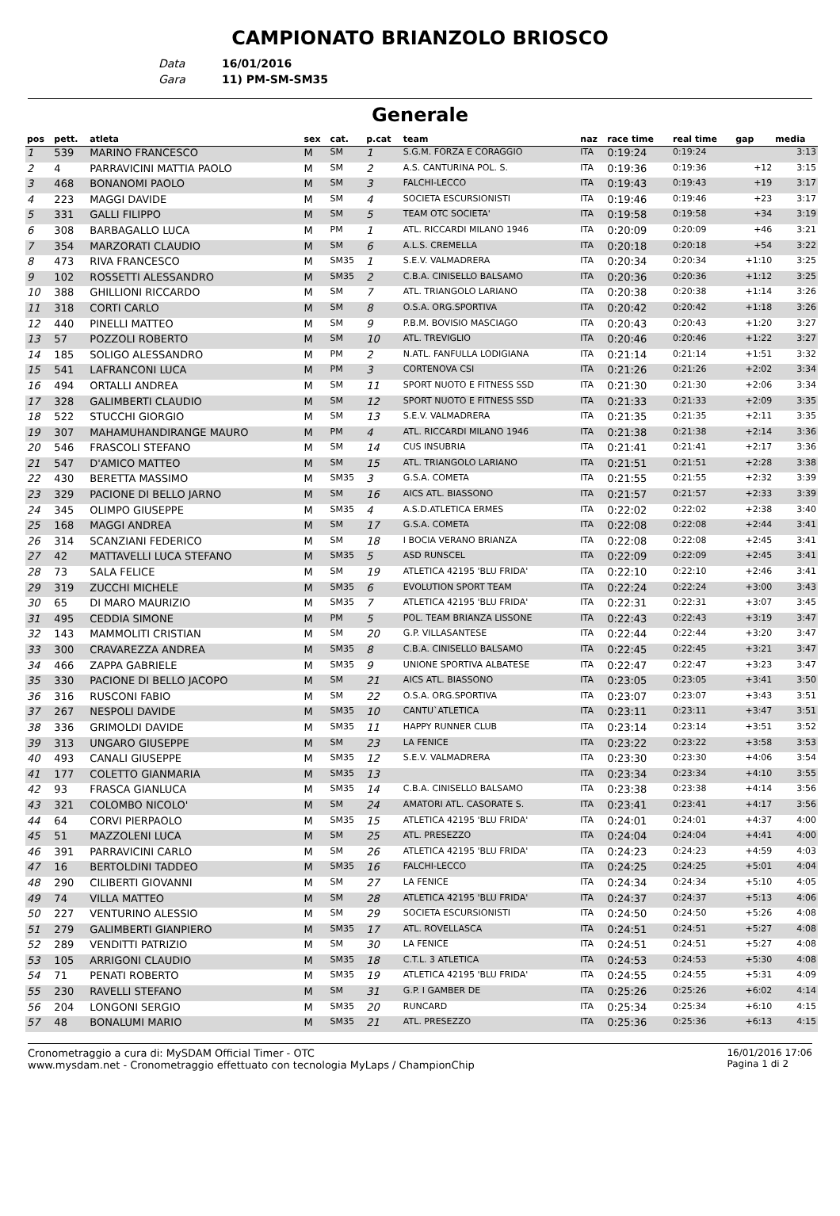CAMPIONATO BRIANZOLO BRIOSCO
Data 16/01/2016
Gara 11) PM-SM-SM35
Generale
| pos | pett. | atleta | sex | cat. | p.cat | team | naz | race time | real time | gap | media |
| --- | --- | --- | --- | --- | --- | --- | --- | --- | --- | --- | --- |
| 1 | 539 | MARINO FRANCESCO | M | SM | 1 | S.G.M. FORZA E CORAGGIO | ITA | 0:19:24 | 0:19:24 | | 3:13 |
| 2 | 4 | PARRAVICINI MATTIA PAOLO | M | SM | 2 | A.S. CANTURINA POL. S. | ITA | 0:19:36 | 0:19:36 | +12 | 3:15 |
| 3 | 468 | BONANOMI PAOLO | M | SM | 3 | FALCHI-LECCO | ITA | 0:19:43 | 0:19:43 | +19 | 3:17 |
| 4 | 223 | MAGGI DAVIDE | M | SM | 4 | SOCIETA ESCURSIONISTI | ITA | 0:19:46 | 0:19:46 | +23 | 3:17 |
| 5 | 331 | GALLI FILIPPO | M | SM | 5 | TEAM OTC SOCIETA' | ITA | 0:19:58 | 0:19:58 | +34 | 3:19 |
| 6 | 308 | BARBAGALLO LUCA | M | PM | 1 | ATL. RICCARDI MILANO 1946 | ITA | 0:20:09 | 0:20:09 | +46 | 3:21 |
| 7 | 354 | MARZORATI CLAUDIO | M | SM | 6 | A.L.S. CREMELLA | ITA | 0:20:18 | 0:20:18 | +54 | 3:22 |
| 8 | 473 | RIVA FRANCESCO | M | SM35 | 1 | S.E.V. VALMADRERA | ITA | 0:20:34 | 0:20:34 | +1:10 | 3:25 |
| 9 | 102 | ROSSETTI ALESSANDRO | M | SM35 | 2 | C.B.A. CINISELLO BALSAMO | ITA | 0:20:36 | 0:20:36 | +1:12 | 3:25 |
| 10 | 388 | GHILLIONI RICCARDO | M | SM | 7 | ATL. TRIANGOLO LARIANO | ITA | 0:20:38 | 0:20:38 | +1:14 | 3:26 |
| 11 | 318 | CORTI CARLO | M | SM | 8 | O.S.A. ORG.SPORTIVA | ITA | 0:20:42 | 0:20:42 | +1:18 | 3:26 |
| 12 | 440 | PINELLI MATTEO | M | SM | 9 | P.B.M. BOVISIO MASCIAGO | ITA | 0:20:43 | 0:20:43 | +1:20 | 3:27 |
| 13 | 57 | POZZOLI ROBERTO | M | SM | 10 | ATL. TREVIGLIO | ITA | 0:20:46 | 0:20:46 | +1:22 | 3:27 |
| 14 | 185 | SOLIGO ALESSANDRO | M | PM | 2 | N.ATL. FANFULLA LODIGIANA | ITA | 0:21:14 | 0:21:14 | +1:51 | 3:32 |
| 15 | 541 | LAFRANCONI LUCA | M | PM | 3 | CORTENOVA CSI | ITA | 0:21:26 | 0:21:26 | +2:02 | 3:34 |
| 16 | 494 | ORTALLI ANDREA | M | SM | 11 | SPORT NUOTO E FITNESS SSD | ITA | 0:21:30 | 0:21:30 | +2:06 | 3:34 |
| 17 | 328 | GALIMBERTI CLAUDIO | M | SM | 12 | SPORT NUOTO E FITNESS SSD | ITA | 0:21:33 | 0:21:33 | +2:09 | 3:35 |
| 18 | 522 | STUCCHI GIORGIO | M | SM | 13 | S.E.V. VALMADRERA | ITA | 0:21:35 | 0:21:35 | +2:11 | 3:35 |
| 19 | 307 | MAHAMUHANDIRANGE MAURO | M | PM | 4 | ATL. RICCARDI MILANO 1946 | ITA | 0:21:38 | 0:21:38 | +2:14 | 3:36 |
| 20 | 546 | FRASCOLI STEFANO | M | SM | 14 | CUS INSUBRIA | ITA | 0:21:41 | 0:21:41 | +2:17 | 3:36 |
| 21 | 547 | D'AMICO MATTEO | M | SM | 15 | ATL. TRIANGOLO LARIANO | ITA | 0:21:51 | 0:21:51 | +2:28 | 3:38 |
| 22 | 430 | BERETTA MASSIMO | M | SM35 | 3 | G.S.A. COMETA | ITA | 0:21:55 | 0:21:55 | +2:32 | 3:39 |
| 23 | 329 | PACIONE DI BELLO JARNO | M | SM | 16 | AICS ATL. BIASSONO | ITA | 0:21:57 | 0:21:57 | +2:33 | 3:39 |
| 24 | 345 | OLIMPO GIUSEPPE | M | SM35 | 4 | A.S.D.ATLETICA ERMES | ITA | 0:22:02 | 0:22:02 | +2:38 | 3:40 |
| 25 | 168 | MAGGI ANDREA | M | SM | 17 | G.S.A. COMETA | ITA | 0:22:08 | 0:22:08 | +2:44 | 3:41 |
| 26 | 314 | SCANZIANI FEDERICO | M | SM | 18 | I BOCIA VERANO BRIANZA | ITA | 0:22:08 | 0:22:08 | +2:45 | 3:41 |
| 27 | 42 | MATTAVELLI LUCA STEFANO | M | SM35 | 5 | ASD RUNSCEL | ITA | 0:22:09 | 0:22:09 | +2:45 | 3:41 |
| 28 | 73 | SALA FELICE | M | SM | 19 | ATLETICA 42195 'BLU FRIDA' | ITA | 0:22:10 | 0:22:10 | +2:46 | 3:41 |
| 29 | 319 | ZUCCHI MICHELE | M | SM35 | 6 | EVOLUTION SPORT TEAM | ITA | 0:22:24 | 0:22:24 | +3:00 | 3:43 |
| 30 | 65 | DI MARO MAURIZIO | M | SM35 | 7 | ATLETICA 42195 'BLU FRIDA' | ITA | 0:22:31 | 0:22:31 | +3:07 | 3:45 |
| 31 | 495 | CEDDIA SIMONE | M | PM | 5 | POL. TEAM BRIANZA LISSONE | ITA | 0:22:43 | 0:22:43 | +3:19 | 3:47 |
| 32 | 143 | MAMMOLITI CRISTIAN | M | SM | 20 | G.P. VILLASANTESE | ITA | 0:22:44 | 0:22:44 | +3:20 | 3:47 |
| 33 | 300 | CRAVAREZZA ANDREA | M | SM35 | 8 | C.B.A. CINISELLO BALSAMO | ITA | 0:22:45 | 0:22:45 | +3:21 | 3:47 |
| 34 | 466 | ZAPPA GABRIELE | M | SM35 | 9 | UNIONE SPORTIVA ALBATESE | ITA | 0:22:47 | 0:22:47 | +3:23 | 3:47 |
| 35 | 330 | PACIONE DI BELLO JACOPO | M | SM | 21 | AICS ATL. BIASSONO | ITA | 0:23:05 | 0:23:05 | +3:41 | 3:50 |
| 36 | 316 | RUSCONI FABIO | M | SM | 22 | O.S.A. ORG.SPORTIVA | ITA | 0:23:07 | 0:23:07 | +3:43 | 3:51 |
| 37 | 267 | NESPOLI DAVIDE | M | SM35 | 10 | CANTU`ATLETICA | ITA | 0:23:11 | 0:23:11 | +3:47 | 3:51 |
| 38 | 336 | GRIMOLDI DAVIDE | M | SM35 | 11 | HAPPY RUNNER CLUB | ITA | 0:23:14 | 0:23:14 | +3:51 | 3:52 |
| 39 | 313 | UNGARO GIUSEPPE | M | SM | 23 | LA FENICE | ITA | 0:23:22 | 0:23:22 | +3:58 | 3:53 |
| 40 | 493 | CANALI GIUSEPPE | M | SM35 | 12 | S.E.V. VALMADRERA | ITA | 0:23:30 | 0:23:30 | +4:06 | 3:54 |
| 41 | 177 | COLETTO GIANMARIA | M | SM35 | 13 | | ITA | 0:23:34 | 0:23:34 | +4:10 | 3:55 |
| 42 | 93 | FRASCA GIANLUCA | M | SM35 | 14 | C.B.A. CINISELLO BALSAMO | ITA | 0:23:38 | 0:23:38 | +4:14 | 3:56 |
| 43 | 321 | COLOMBO NICOLO' | M | SM | 24 | AMATORI ATL. CASORATE S. | ITA | 0:23:41 | 0:23:41 | +4:17 | 3:56 |
| 44 | 64 | CORVI PIERPAOLO | M | SM35 | 15 | ATLETICA 42195 'BLU FRIDA' | ITA | 0:24:01 | 0:24:01 | +4:37 | 4:00 |
| 45 | 51 | MAZZOLENI LUCA | M | SM | 25 | ATL. PRESEZZO | ITA | 0:24:04 | 0:24:04 | +4:41 | 4:00 |
| 46 | 391 | PARRAVICINI CARLO | M | SM | 26 | ATLETICA 42195 'BLU FRIDA' | ITA | 0:24:23 | 0:24:23 | +4:59 | 4:03 |
| 47 | 16 | BERTOLDINI TADDEO | M | SM35 | 16 | FALCHI-LECCO | ITA | 0:24:25 | 0:24:25 | +5:01 | 4:04 |
| 48 | 290 | CILIBERTI GIOVANNI | M | SM | 27 | LA FENICE | ITA | 0:24:34 | 0:24:34 | +5:10 | 4:05 |
| 49 | 74 | VILLA MATTEO | M | SM | 28 | ATLETICA 42195 'BLU FRIDA' | ITA | 0:24:37 | 0:24:37 | +5:13 | 4:06 |
| 50 | 227 | VENTURINO ALESSIO | M | SM | 29 | SOCIETA ESCURSIONISTI | ITA | 0:24:50 | 0:24:50 | +5:26 | 4:08 |
| 51 | 279 | GALIMBERTI GIANPIERO | M | SM35 | 17 | ATL. ROVELLASCA | ITA | 0:24:51 | 0:24:51 | +5:27 | 4:08 |
| 52 | 289 | VENDITTI PATRIZIO | M | SM | 30 | LA FENICE | ITA | 0:24:51 | 0:24:51 | +5:27 | 4:08 |
| 53 | 105 | ARRIGONI CLAUDIO | M | SM35 | 18 | C.T.L. 3 ATLETICA | ITA | 0:24:53 | 0:24:53 | +5:30 | 4:08 |
| 54 | 71 | PENATI ROBERTO | M | SM35 | 19 | ATLETICA 42195 'BLU FRIDA' | ITA | 0:24:55 | 0:24:55 | +5:31 | 4:09 |
| 55 | 230 | RAVELLI STEFANO | M | SM | 31 | G.P. I GAMBER DE | ITA | 0:25:26 | 0:25:26 | +6:02 | 4:14 |
| 56 | 204 | LONGONI SERGIO | M | SM35 | 20 | RUNCARD | ITA | 0:25:34 | 0:25:34 | +6:10 | 4:15 |
| 57 | 48 | BONALUMI MARIO | M | SM35 | 21 | ATL. PRESEZZO | ITA | 0:25:36 | 0:25:36 | +6:13 | 4:15 |
Cronometraggio a cura di: MySDAM Official Timer - OTC
www.mysdam.net - Cronometraggio effettuato con tecnologia MyLaps / ChampionChip
16/01/2016 17:06
Pagina 1 di 2